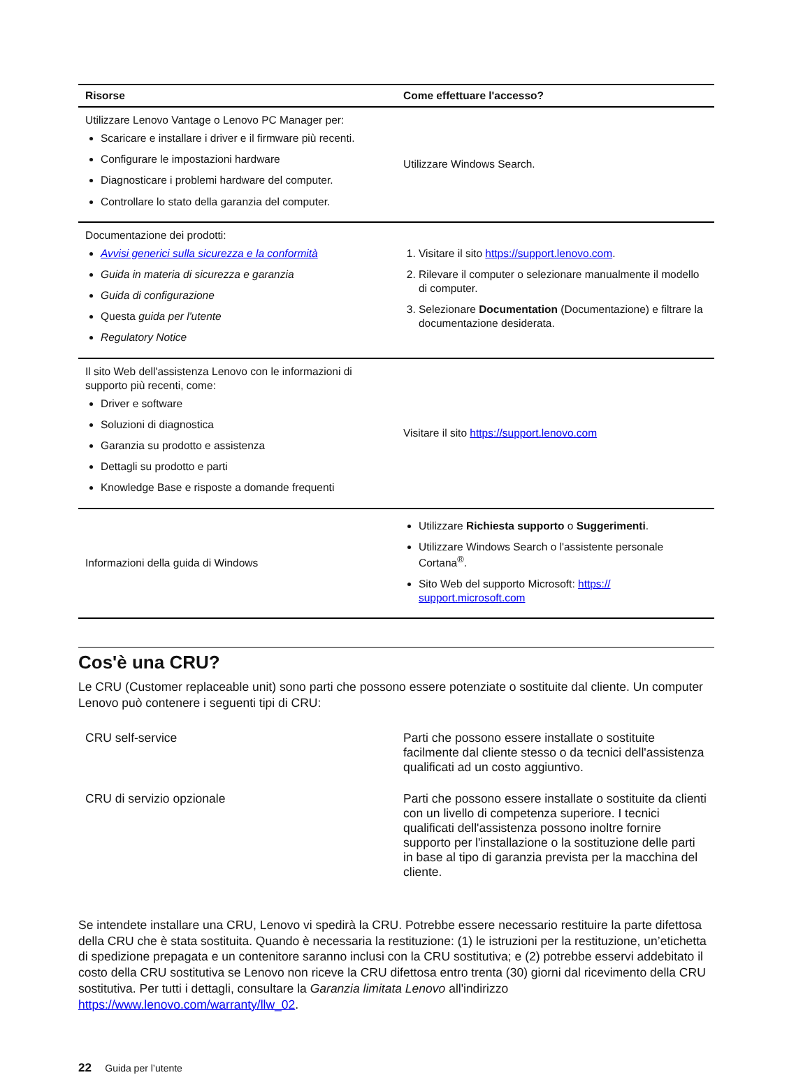| Risorse | Come effettuare l'accesso? |
| --- | --- |
| Utilizzare Lenovo Vantage o Lenovo PC Manager per: Scaricare e installare i driver e il firmware più recenti. Configurare le impostazioni hardware Diagnosticare i problemi hardware del computer. Controllare lo stato della garanzia del computer. | Utilizzare Windows Search. |
| Documentazione dei prodotti: Avvisi generici sulla sicurezza e la conformità Guida in materia di sicurezza e garanzia Guida di configurazione Questa guida per l'utente Regulatory Notice | 1. Visitare il sito https://support.lenovo.com . 2. Rilevare il computer o selezionare manualmente il modello di computer. 3. Selezionare Documentation (Documentazione) e filtrare la documentazione desiderata. |
| Il sito Web dell'assistenza Lenovo con le informazioni di supporto più recenti, come: Driver e software Soluzioni di diagnostica Garanzia su prodotto e assistenza Dettagli su prodotto e parti Knowledge Base e risposte a domande frequenti | Visitare il sito https://support.lenovo.com |
| Informazioni della guida di Windows | Utilizzare Richiesta supporto o Suggerimenti . Utilizzare Windows Search o l'assistente personale Cortana<sup>®</sup>. Sito Web del supporto Microsoft: https:// support.microsoft.com |
Cos'è una CRU?
Le CRU (Customer replaceable unit) sono parti che possono essere potenziate o sostituite dal cliente. Un computer Lenovo può contenere i seguenti tipi di CRU:
| CRU self-service | Parti che possono essere installate o sostituite facilmente dal cliente stesso o da tecnici dell'assistenza qualificati ad un costo aggiuntivo. |
| CRU di servizio opzionale | Parti che possono essere installate o sostituite da clienti con un livello di competenza superiore. I tecnici qualificati dell'assistenza possono inoltre fornire supporto per l'installazione o la sostituzione delle parti in base al tipo di garanzia prevista per la macchina del cliente. |
Se intendete installare una CRU, Lenovo vi spedirà la CRU. Potrebbe essere necessario restituire la parte difettosa della CRU che è stata sostituita. Quando è necessaria la restituzione: (1) le istruzioni per la restituzione, un’etichetta di spedizione prepagata e un contenitore saranno inclusi con la CRU sostitutiva; e (2) potrebbe esservi addebitato il costo della CRU sostitutiva se Lenovo non riceve la CRU difettosa entro trenta (30) giorni dal ricevimento della CRU sostitutiva. Per tutti i dettagli, consultare la Garanzia limitata Lenovo all'indirizzo https://www.lenovo.com/warranty/llw_02.
22 Guida per l’utente